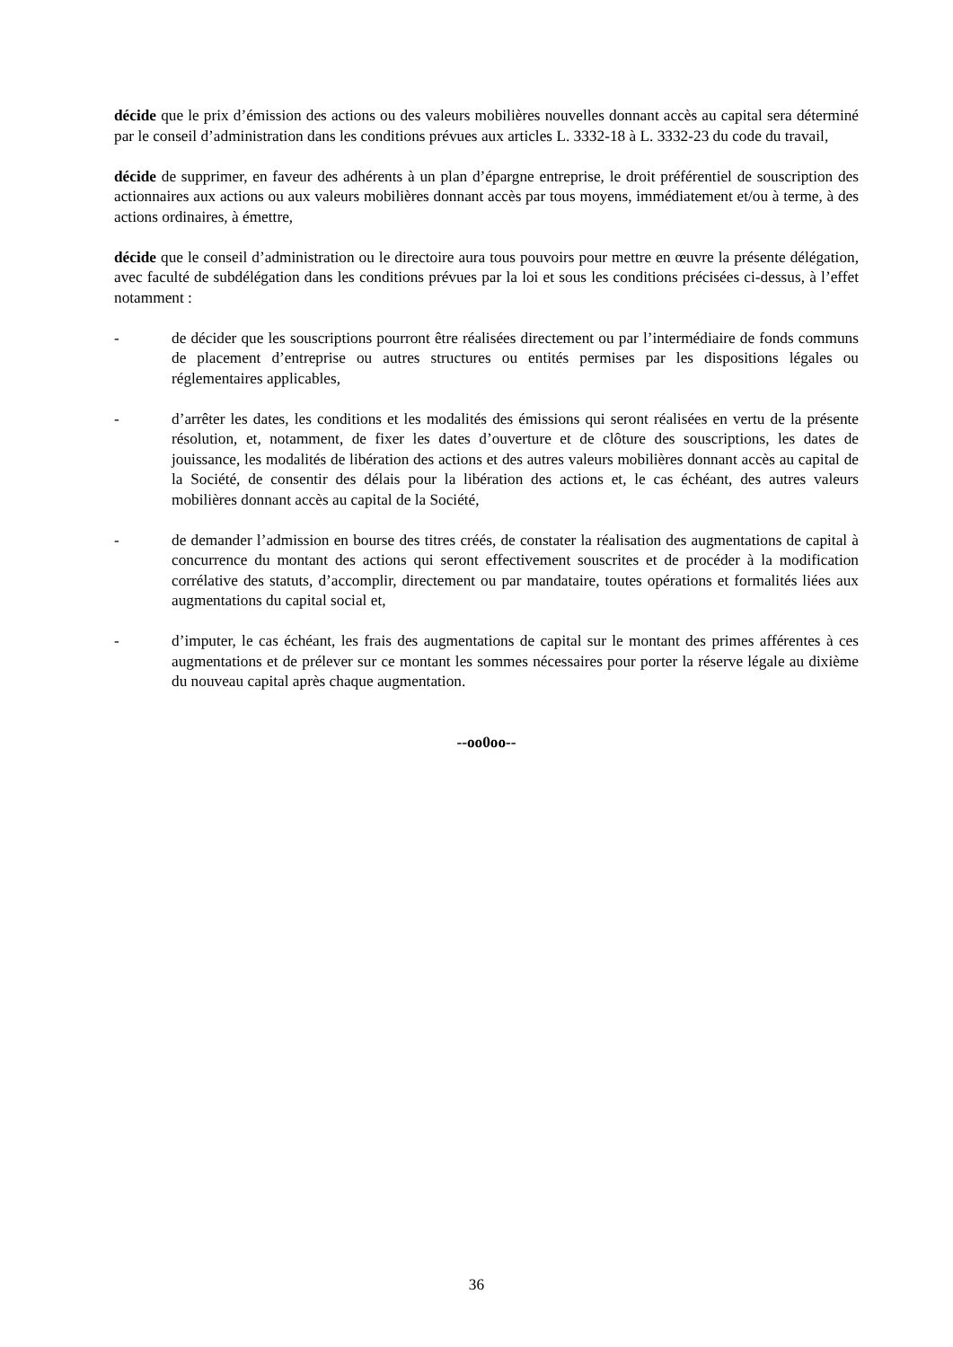décide que le prix d’émission des actions ou des valeurs mobilières nouvelles donnant accès au capital sera déterminé par le conseil d’administration dans les conditions prévues aux articles L. 3332-18 à L. 3332-23 du code du travail,
décide de supprimer, en faveur des adhérents à un plan d’épargne entreprise, le droit préférentiel de souscription des actionnaires aux actions ou aux valeurs mobilières donnant accès par tous moyens, immédiatement et/ou à terme, à des actions ordinaires, à émettre,
décide que le conseil d’administration ou le directoire aura tous pouvoirs pour mettre en œuvre la présente délégation, avec faculté de subdélégation dans les conditions prévues par la loi et sous les conditions précisées ci-dessus, à l’effet notamment :
- de décider que les souscriptions pourront être réalisées directement ou par l’intermédiaire de fonds communs de placement d’entreprise ou autres structures ou entités permises par les dispositions légales ou réglementaires applicables,
- d’arrêter les dates, les conditions et les modalités des émissions qui seront réalisées en vertu de la présente résolution, et, notamment, de fixer les dates d’ouverture et de clôture des souscriptions, les dates de jouissance, les modalités de libération des actions et des autres valeurs mobilières donnant accès au capital de la Société, de consentir des délais pour la libération des actions et, le cas échéant, des autres valeurs mobilières donnant accès au capital de la Société,
- de demander l’admission en bourse des titres créés, de constater la réalisation des augmentations de capital à concurrence du montant des actions qui seront effectivement souscrites et de procéder à la modification corrélative des statuts, d’accomplir, directement ou par mandataire, toutes opérations et formalités liées aux augmentations du capital social et,
- d’imputer, le cas échéant, les frais des augmentations de capital sur le montant des primes afférentes à ces augmentations et de prélever sur ce montant les sommes nécessaires pour porter la réserve légale au dixième du nouveau capital après chaque augmentation.
--oo0oo--
36